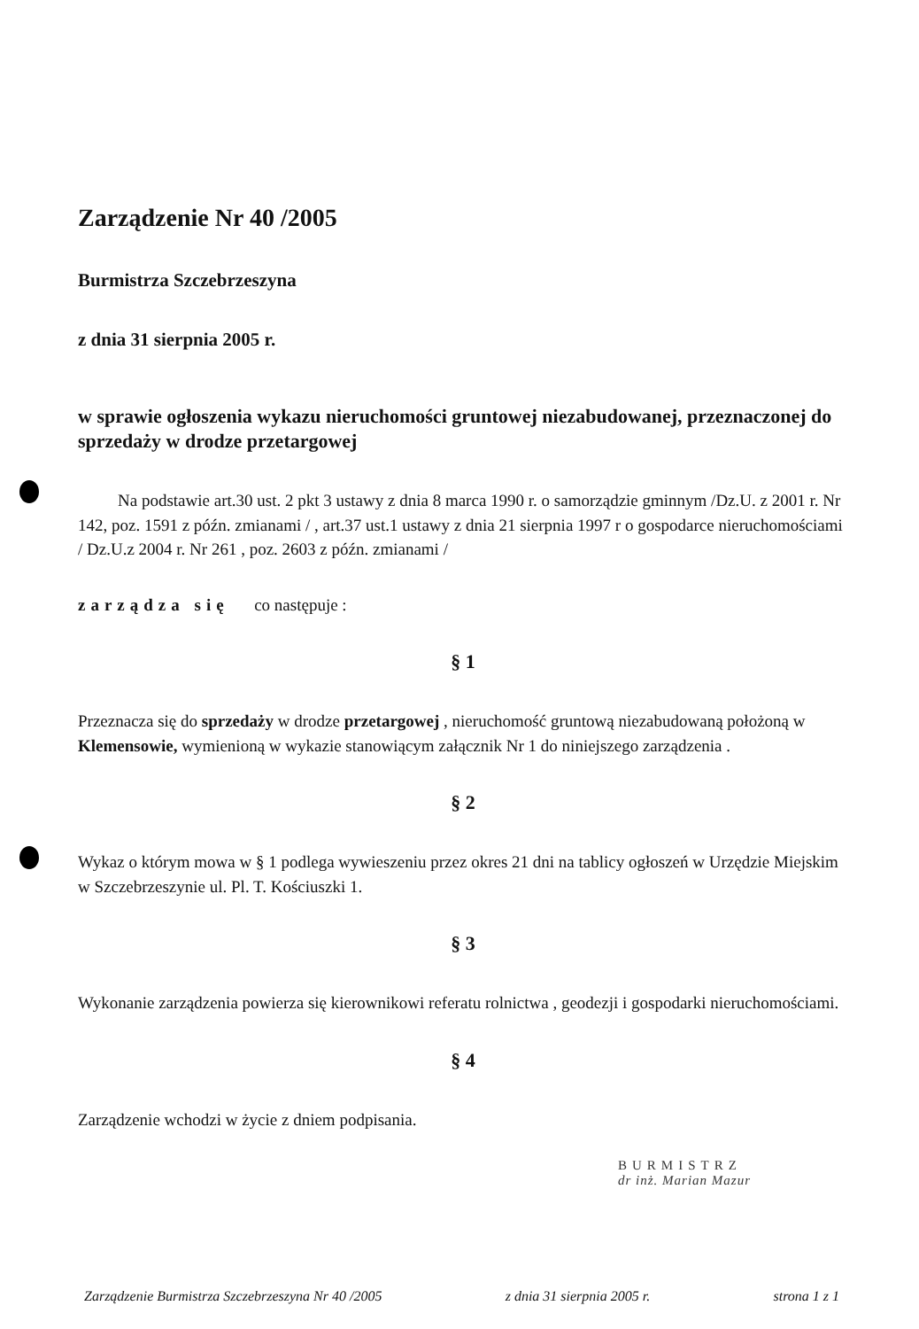Zarządzenie Nr 40 /2005
Burmistrza Szczebrzeszyna
z dnia 31 sierpnia 2005 r.
w sprawie ogłoszenia wykazu nieruchomości gruntowej niezabudowanej, przeznaczonej do sprzedaży w drodze przetargowej
Na podstawie art.30 ust. 2 pkt 3 ustawy z dnia 8 marca 1990 r. o samorządzie gminnym /Dz.U. z 2001 r. Nr 142, poz. 1591 z późn. zmianami / , art.37 ust.1 ustawy z dnia 21 sierpnia 1997 r o gospodarce nieruchomościami / Dz.U.z 2004 r. Nr 261 , poz. 2603 z późn. zmianami /
zarządza się co następuje :
§ 1
Przeznacza się do sprzedaży w drodze przetargowej , nieruchomość gruntową niezabudowaną położoną w Klemensowie, wymienioną w wykazie stanowiącym załącznik Nr 1 do niniejszego zarządzenia .
§ 2
Wykaz o którym mowa w § 1 podlega wywieszeniu przez okres 21 dni na tablicy ogłoszeń w Urzędzie Miejskim w Szczebrzeszynie ul. Pl. T. Kościuszki 1.
§ 3
Wykonanie zarządzenia powierza się kierownikowi referatu rolnictwa , geodezji i gospodarki nieruchomościami.
§ 4
Zarządzenie wchodzi w życie z dniem podpisania.
BURMISTRZ
dr inż. Marian Mazur
Zarządzenie Burmistrza Szczebrzeszyna Nr 40 /2005 z dnia 31 sierpnia 2005 r. strona 1 z 1